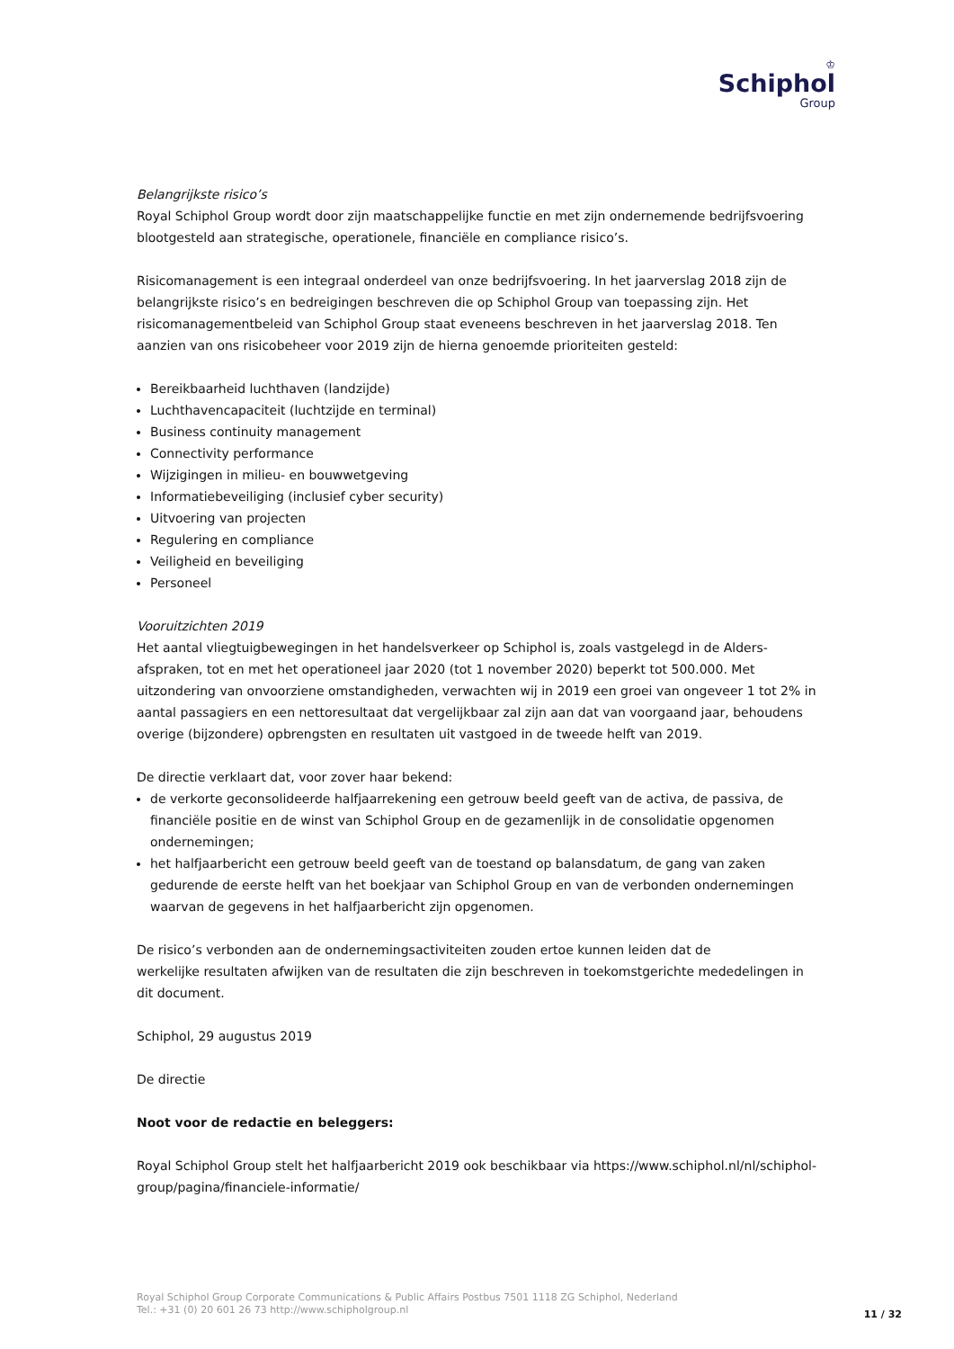♔
Schiphol
Group
Belangrijkste risico’s
Royal Schiphol Group wordt door zijn maatschappelijke functie en met zijn ondernemende bedrijfsvoering blootgesteld aan strategische, operationele, financiële en compliance risico’s.
Risicomanagement is een integraal onderdeel van onze bedrijfsvoering. In het jaarverslag 2018 zijn de belangrijkste risico’s en bedreigingen beschreven die op Schiphol Group van toepassing zijn. Het risicomanagementbeleid van Schiphol Group staat eveneens beschreven in het jaarverslag 2018. Ten aanzien van ons risicobeheer voor 2019 zijn de hierna genoemde prioriteiten gesteld:
Bereikbaarheid luchthaven (landzijde)
Luchthavencapaciteit (luchtzijde en terminal)
Business continuity management
Connectivity performance
Wijzigingen in milieu- en bouwwetgeving
Informatiebeveiliging (inclusief cyber security)
Uitvoering van projecten
Regulering en compliance
Veiligheid en beveiliging
Personeel
Vooruitzichten 2019
Het aantal vliegtuigbewegingen in het handelsverkeer op Schiphol is, zoals vastgelegd in de Alders-afspraken, tot en met het operationeel jaar 2020 (tot 1 november 2020) beperkt tot 500.000. Met uitzondering van onvoorziene omstandigheden, verwachten wij in 2019 een groei van ongeveer 1 tot 2% in aantal passagiers en een nettoresultaat dat vergelijkbaar zal zijn aan dat van voorgaand jaar, behoudens overige (bijzondere) opbrengsten en resultaten uit vastgoed in de tweede helft van 2019.
De directie verklaart dat, voor zover haar bekend:
de verkorte geconsolideerde halfjaarrekening een getrouw beeld geeft van de activa, de passiva, de financiële positie en de winst van Schiphol Group en de gezamenlijk in de consolidatie opgenomen ondernemingen;
het halfjaarbericht een getrouw beeld geeft van de toestand op balansdatum, de gang van zaken gedurende de eerste helft van het boekjaar van Schiphol Group en van de verbonden ondernemingen waarvan de gegevens in het halfjaarbericht zijn opgenomen.
De risico’s verbonden aan de ondernemingsactiviteiten zouden ertoe kunnen leiden dat de
werkelijke resultaten afwijken van de resultaten die zijn beschreven in toekomstgerichte mededelingen in dit document.
Schiphol, 29 augustus 2019
De directie
Noot voor de redactie en beleggers:
Royal Schiphol Group stelt het halfjaarbericht 2019 ook beschikbaar via https://www.schiphol.nl/nl/schiphol-group/pagina/financiele-informatie/
Royal Schiphol Group Corporate Communications & Public Affairs Postbus 7501 1118 ZG Schiphol, Nederland
Tel.: +31 (0) 20 601 26 73 http://www.schipholgroup.nl
11 / 32